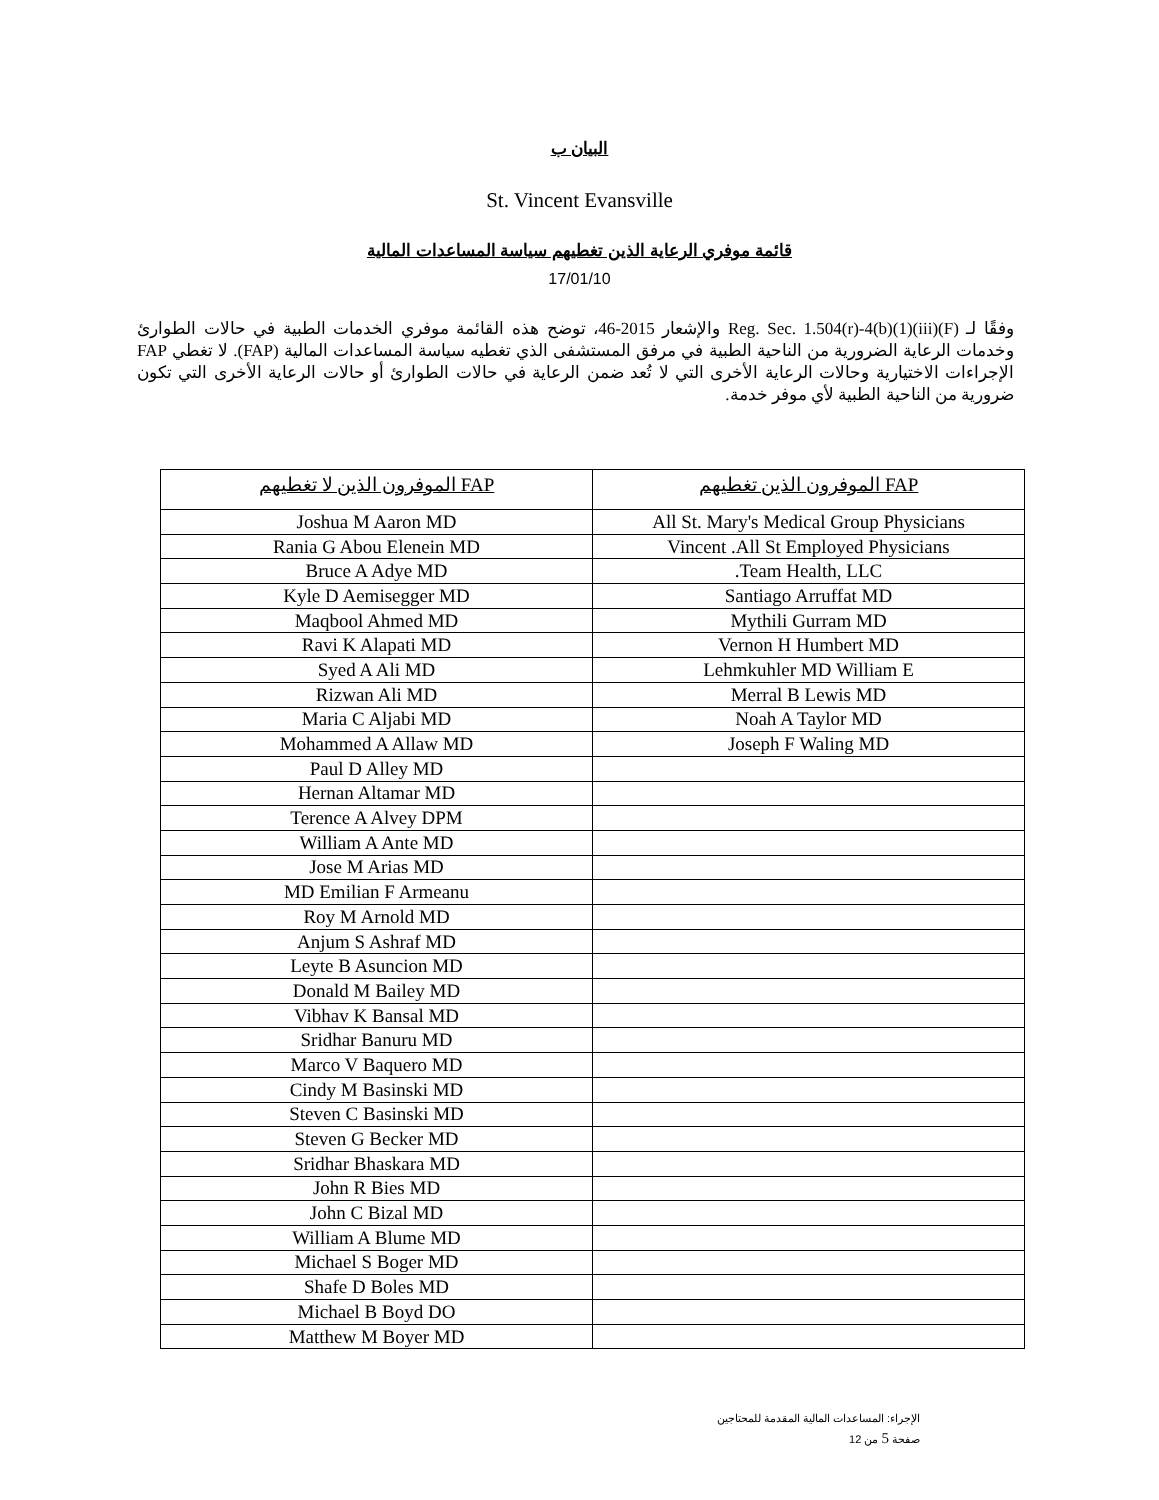البيان ب
St. Vincent Evansville
قائمة موفري الرعاية الذين تغطيهم سياسة المساعدات المالية
17/01/10
وفقًا لـ Reg. Sec. 1.504(r)-4(b)(1)(iii)(F) والإشعار 2015-46، توضح هذه القائمة موفري الخدمات الطبية في حالات الطوارئ وخدمات الرعاية الضرورية من الناحية الطبية في مرفق المستشفى الذي تغطيه سياسة المساعدات المالية (FAP). لا تغطي FAP الإجراءات الاختيارية وحالات الرعاية الأخرى التي لا تُعد ضمن الرعاية في حالات الطوارئ أو حالات الرعاية الأخرى التي تكون ضرورية من الناحية الطبية لأي موفر خدمة.
| الموفرون الذين لا تغطيهم FAP | الموفرون الذين تغطيهم FAP |
| --- | --- |
| Joshua M Aaron MD | All St. Mary's Medical Group Physicians |
| Rania G Abou Elenein MD | Vincent .All St Employed Physicians |
| Bruce A Adye MD | .Team Health, LLC |
| Kyle D Aemisegger MD | Santiago Arruffat MD |
| Maqbool Ahmed MD | Mythili Gurram MD |
| Ravi K Alapati MD | Vernon H Humbert MD |
| Syed A Ali MD | Lehmkuhler MD William E |
| Rizwan Ali MD | Merral B Lewis MD |
| Maria C Aljabi MD | Noah A Taylor MD |
| Mohammed A Allaw MD | Joseph F Waling MD |
| Paul D Alley MD | |
| Hernan Altamar MD | |
| Terence A Alvey DPM | |
| William A Ante MD | |
| Jose M Arias MD | |
| MD Emilian F Armeanu | |
| Roy M Arnold MD | |
| Anjum S Ashraf MD | |
| Leyte B Asuncion MD | |
| Donald M Bailey MD | |
| Vibhav K Bansal MD | |
| Sridhar Banuru MD | |
| Marco V Baquero MD | |
| Cindy M Basinski MD | |
| Steven C Basinski MD | |
| Steven G Becker MD | |
| Sridhar Bhaskara MD | |
| John R Bies MD | |
| John C Bizal MD | |
| William A Blume MD | |
| Michael S Boger MD | |
| Shafe D Boles MD | |
| Michael B Boyd DO | |
| Matthew M Boyer MD | |
الإجراء: المساعدات المالية المقدمة للمحتاجين
صفحة 5 من 12